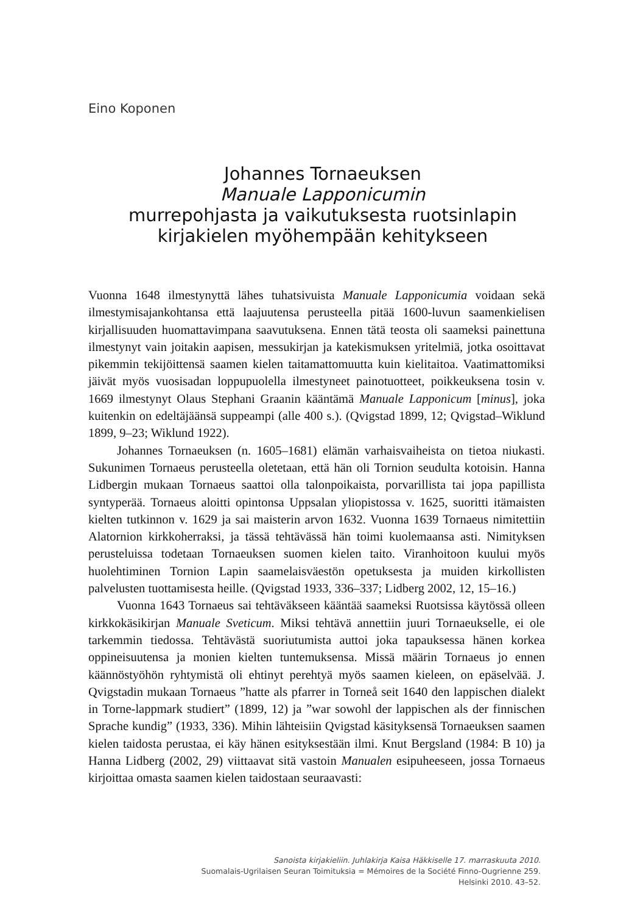Eino Koponen
Johannes Tornaeuksen
Manuale Lapponicumin
murrepohjasta ja vaikutuksesta ruotsinlapin
kirjakielen myöhempään kehitykseen
Vuonna 1648 ilmestynyttä lähes tuhatsivuista Manuale Lapponicumia voidaan sekä ilmestymisajankohtansa että laajuutensa perusteella pitää 1600-luvun saamenkielisen kirjallisuuden huomattavimpana saavutuksena. Ennen tätä teosta oli saameksi painettuna ilmestynyt vain joitakin aapisen, messukirjan ja katekismuksen yritelmiä, jotka osoittavat pikemmin tekijöittensä saamen kielen taitamattomuutta kuin kielitaitoa. Vaatimattomiksi jäivät myös vuosisadan loppupuolella ilmestyneet painotuotteet, poikkeuksena tosin v. 1669 ilmestynyt Olaus Stephani Graanin kääntämä Manuale Lapponicum [minus], joka kuitenkin on edeltäjäänsä suppeampi (alle 400 s.). (Qvigstad 1899, 12; Qvigstad–Wiklund 1899, 9–23; Wiklund 1922).
Johannes Tornaeuksen (n. 1605–1681) elämän varhaisvaiheista on tietoa niukasti. Sukunimen Tornaeus perusteella oletetaan, että hän oli Tornion seudulta kotoisin. Hanna Lidbergin mukaan Tornaeus saattoi olla talonpoikaista, porvarillista tai jopa papillista syntyperää. Tornaeus aloitti opintonsa Uppsalan yliopistossa v. 1625, suoritti itämaisten kielten tutkinnon v. 1629 ja sai maisterin arvon 1632. Vuonna 1639 Tornaeus nimitettiin Alatornion kirkkoherraksi, ja tässä tehtävässä hän toimi kuolemaansa asti. Nimityksen perusteluissa todetaan Tornaeuksen suomen kielen taito. Viranhoitoon kuului myös huolehtiminen Tornion Lapin saamelaisväestön opetuksesta ja muiden kirkollisten palvelusten tuottamisesta heille. (Qvigstad 1933, 336–337; Lidberg 2002, 12, 15–16.)
Vuonna 1643 Tornaeus sai tehtäväkseen kääntää saameksi Ruotsissa käytössä olleen kirkkokäsikirjan Manuale Sveticum. Miksi tehtävä annettiin juuri Tornaeukselle, ei ole tarkemmin tiedossa. Tehtävästä suoriutumista auttoi joka tapauksessa hänen korkea oppineisuutensa ja monien kielten tuntemuksensa. Missä määrin Tornaeus jo ennen käännöstyöhön ryhtymistä oli ehtinyt perehtyä myös saamen kieleen, on epäselvää. J. Qvigstadin mukaan Tornaeus ”hatte als pfarrer in Torneå seit 1640 den lappischen dialekt in Torne-lappmark studiert” (1899, 12) ja ”war sowohl der lappischen als der finnischen Sprache kundig” (1933, 336). Mihin lähteisiin Qvigstad käsityksensä Tornaeuksen saamen kielen taidosta perustaa, ei käy hänen esityksestään ilmi. Knut Bergsland (1984: B 10) ja Hanna Lidberg (2002, 29) viittaavat sitä vastoin Manualen esipuheeseen, jossa Tornaeus kirjoittaa omasta saamen kielen taidostaan seuraavasti:
Sanoista kirjakieliin. Juhlakirja Kaisa Häkkiselle 17. marraskuuta 2010.
Suomalais-Ugrilaisen Seuran Toimituksia = Mémoires de la Société Finno-Ougrienne 259.
Helsinki 2010. 43–52.